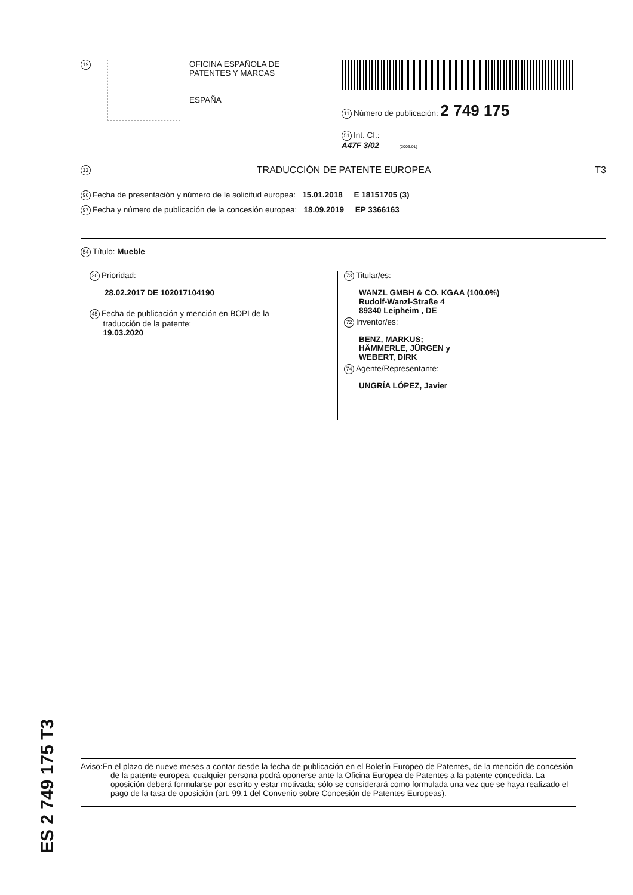19
OFICINA ESPAÑOLA DE
PATENTES Y MARCAS
ESPAÑA
11 Número de publicación: 2 749 175
51 Int. CI.:
A47F 3/02 (2006.01)
12 TRADUCCIÓN DE PATENTE EUROPEA T3
96 Fecha de presentación y número de la solicitud europea: 15.01.2018 E 18151705 (3)
97 Fecha y número de publicación de la concesión europea: 18.09.2019 EP 3366163
54 Título: Mueble
30 Prioridad:
28.02.2017 DE 102017104190
45 Fecha de publicación y mención en BOPI de la
traducción de la patente:
19.03.2020
73 Titular/es:
WANZL GMBH & CO. KGAA (100.0%)
Rudolf-Wanzl-Straße 4
89340 Leipheim , DE
72 Inventor/es:
BENZ, MARKUS;
HÄMMERLE, JÜRGEN y
WEBERT, DIRK
74 Agente/Representante:
UNGRÍA LÓPEZ, Javier
ES 2 749 175 T3
Aviso:En el plazo de nueve meses a contar desde la fecha de publicación en el Boletín Europeo de Patentes, de la mención de concesión de la patente europea, cualquier persona podrá oponerse ante la Oficina Europea de Patentes a la patente concedida. La oposición deberá formularse por escrito y estar motivada; sólo se considerará como formulada una vez que se haya realizado el pago de la tasa de oposición (art. 99.1 del Convenio sobre Concesión de Patentes Europeas).